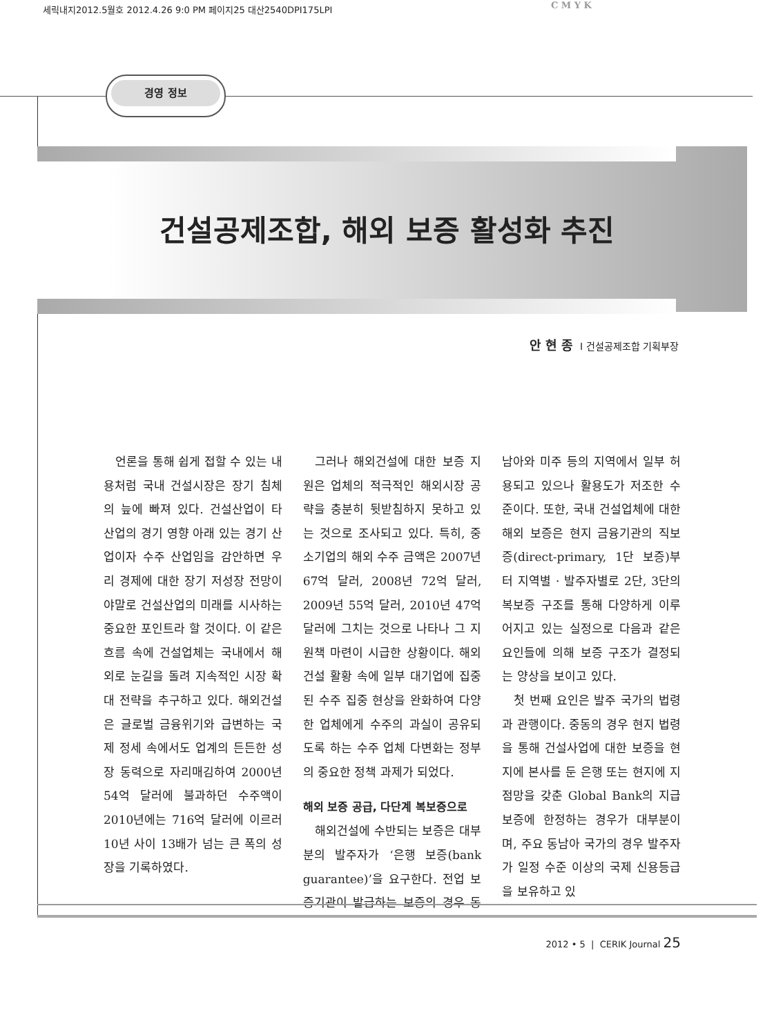세릭내지2012.5월호 2012.4.26 9:0 PM 페이지25 대산2540DPI175LPI
C M Y K
경영 정보
건설공제조합, 해외 보증 활성화 추진
안현종 I 건설공제조합 기획부장
언론을 통해 쉽게 접할 수 있는 내용처럼 국내 건설시장은 장기 침체의 늪에 빠져 있다. 건설산업이 타 산업의 경기 영향 아래 있는 경기 산업이자 수주 산업임을 감안하면 우리 경제에 대한 장기 저성장 전망이야말로 건설산업의 미래를 시사하는 중요한 포인트라 할 것이다. 이 같은 흐름 속에 건설업체는 국내에서 해외로 눈길을 돌려 지속적인 시장 확대 전략을 추구하고 있다. 해외건설은 글로벌 금융위기와 급변하는 국제 정세 속에서도 업계의 든든한 성장 동력으로 자리매김하여 2000년 54억 달러에 불과하던 수주액이 2010년에는 716억 달러에 이르러 10년 사이 13배가 넘는 큰 폭의 성장을 기록하였다.
그러나 해외건설에 대한 보증 지원은 업체의 적극적인 해외시장 공략을 충분히 뒷받침하지 못하고 있는 것으로 조사되고 있다. 특히, 중소기업의 해외 수주 금액은 2007년 67억 달러, 2008년 72억 달러, 2009년 55억 달러, 2010년 47억 달러에 그치는 것으로 나타나 그 지원책 마련이 시급한 상황이다. 해외건설 활황 속에 일부 대기업에 집중된 수주 집중 현상을 완화하여 다양한 업체에게 수주의 과실이 공유되도록 하는 수주 업체 다변화는 정부의 중요한 정책 과제가 되었다.
해외 보증 공급, 다단계 복보증으로
해외건설에 수반되는 보증은 대부분의 발주자가 ‘은행 보증(bank guarantee)’을 요구한다. 전업 보증기관이 발급하는 보증의 경우 동남아와 미주 등의 지역에서 일부 허용되고 있으나 활용도가 저조한 수준이다. 또한, 국내 건설업체에 대한 해외 보증은 현지 금융기관의 직보증(direct-primary, 1단 보증)부터 지역별 · 발주자별로 2단, 3단의 복보증 구조를 통해 다양하게 이루어지고 있는 실정으로 다음과 같은 요인들에 의해 보증 구조가 결정되는 양상을 보이고 있다.
첫 번째 요인은 발주 국가의 법령과 관행이다. 중동의 경우 현지 법령을 통해 건설사업에 대한 보증을 현지에 본사를 둔 은행 또는 현지에 지점망을 갖춘 Global Bank의 지급 보증에 한정하는 경우가 대부분이며, 주요 동남아 국가의 경우 발주자가 일정 수준 이상의 국제 신용등급을 보유하고 있
2012 • 5 | CERIK Journal 25